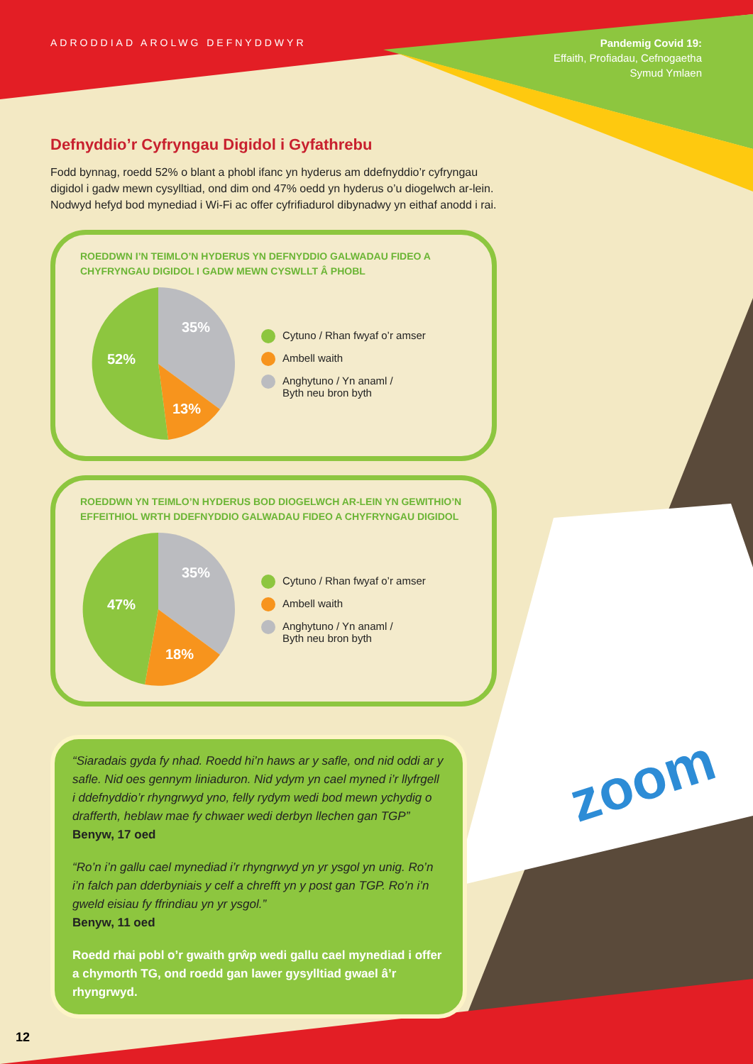zoom
ADRODDIAD AROLWG DEFNYDDWYR
Pandemig Covid 19:
Effaith, Profiadau, Cefnogaetha
Symud Ymlaen
Defnyddio’r Cyfryngau Digidol i Gyfathrebu
Fodd bynnag, roedd 52% o blant a phobl ifanc yn hyderus am ddefnyddio’r cyfryngau digidol i gadw mewn cysylltiad, ond dim ond 47% oedd yn hyderus o’u diogelwch ar-lein. Nodwyd hefyd bod mynediad i Wi-Fi ac offer cyfrifiadurol dibynadwy yn eithaf anodd i rai.
ROEDDWN I’N TEIMLO’N HYDERUS YN DEFNYDDIO GALWADAU FIDEO A CHYFRYNGAU DIGIDOL I GADW MEWN CYSWLLT Â PHOBL
52%
35%
13%
Cytuno / Rhan fwyaf o’r amser
Ambell waith
Anghytuno / Yn anaml /
Byth neu bron byth
ROEDDWN YN TEIMLO’N HYDERUS BOD DIOGELWCH AR-LEIN YN GEWITHIO’N EFFEITHIOL WRTH DDEFNYDDIO GALWADAU FIDEO A CHYFRYNGAU DIGIDOL
47%
35%
18%
Cytuno / Rhan fwyaf o’r amser
Ambell waith
Anghytuno / Yn anaml /
Byth neu bron byth
“Siaradais gyda fy nhad. Roedd hi’n haws ar y safle, ond nid oddi ar y safle. Nid oes gennym liniaduron. Nid ydym yn cael myned i’r llyfrgell i ddefnyddio’r rhyngrwyd yno, felly rydym wedi bod mewn ychydig o drafferth, heblaw mae fy chwaer wedi derbyn llechen gan TGP” Benyw, 17 oed
“Ro’n i’n gallu cael mynediad i’r rhyngrwyd yn yr ysgol yn unig. Ro’n i’n falch pan dderbyniais y celf a chrefft yn y post gan TGP. Ro’n i’n gweld eisiau fy ffrindiau yn yr ysgol.”
Benyw, 11 oed
Roedd rhai pobl o’r gwaith grŵp wedi gallu cael mynediad i offer a chymorth TG, ond roedd gan lawer gysylltiad gwael â’r rhyngrwyd.
12